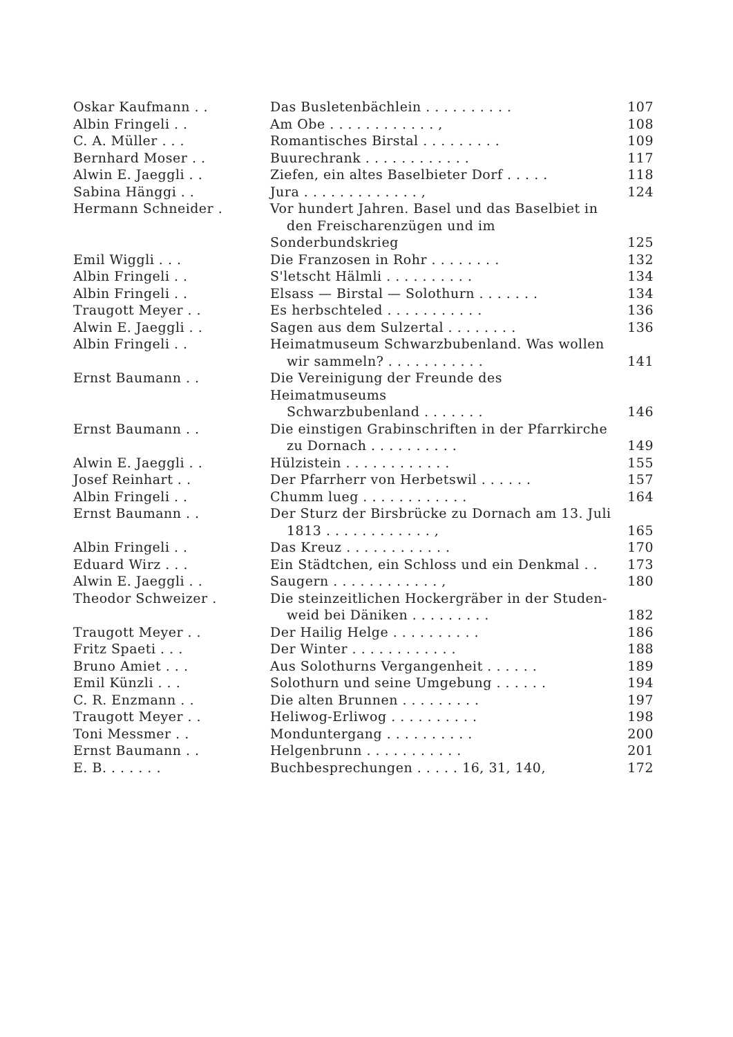| Oskar Kaufmann . . | Das Busletenbächlein . . . . . . . . . . | 107 |
| Albin Fringeli . . | Am Obe . . . . . . . . . . . . , | 108 |
| C. A. Müller . . . | Romantisches Birstal . . . . . . . . . | 109 |
| Bernhard Moser . . | Buurechrank . . . . . . . . . . . . | 117 |
| Alwin E. Jaeggli . . | Ziefen, ein altes Baselbieter Dorf . . . . . | 118 |
| Sabina Hänggi . . | Jura . . . . . . . . . . . . . , | 124 |
| Hermann Schneider . | Vor hundert Jahren. Basel und das Baselbiet in den Freischarenzügen und im Sonderbundskrieg | 125 |
| Emil Wiggli . . . | Die Franzosen in Rohr . . . . . . . . | 132 |
| Albin Fringeli . . | S'letscht Hälmli . . . . . . . . . . | 134 |
| Albin Fringeli . . | Elsass — Birstal — Solothurn . . . . . . . | 134 |
| Traugott Meyer . . | Es herbschteled . . . . . . . . . . . | 136 |
| Alwin E. Jaeggli . . | Sagen aus dem Sulzertal . . . . . . . . | 136 |
| Albin Fringeli . . | Heimatmuseum Schwarzbubenland. Was wollen wir sammeln? . . . . . . . . . . . | 141 |
| Ernst Baumann . . | Die Vereinigung der Freunde des Heimatmuseums Schwarzbubenland . . . . . . . | 146 |
| Ernst Baumann . . | Die einstigen Grabinschriften in der Pfarrkirche zu Dornach . . . . . . . . . . | 149 |
| Alwin E. Jaeggli . . | Hülzistein . . . . . . . . . . . . | 155 |
| Josef Reinhart . . | Der Pfarrherr von Herbetswil . . . . . . | 157 |
| Albin Fringeli . . | Chumm lueg . . . . . . . . . . . . | 164 |
| Ernst Baumann . . | Der Sturz der Birsbrücke zu Dornach am 13. Juli 1813 . . . . . . . . . . . . , | 165 |
| Albin Fringeli . . | Das Kreuz . . . . . . . . . . . . | 170 |
| Eduard Wirz . . . | Ein Städtchen, ein Schloss und ein Denkmal . . | 173 |
| Alwin E. Jaeggli . . | Saugern . . . . . . . . . . . . , | 180 |
| Theodor Schweizer . | Die steinzeitlichen Hockergräber in der Studen- weid bei Däniken . . . . . . . . . | 182 |
| Traugott Meyer . . | Der Hailig Helge . . . . . . . . . . | 186 |
| Fritz Spaeti . . . | Der Winter . . . . . . . . . . . . | 188 |
| Bruno Amiet . . . | Aus Solothurns Vergangenheit . . . . . . | 189 |
| Emil Künzli . . . | Solothurn und seine Umgebung . . . . . . | 194 |
| C. R. Enzmann . . | Die alten Brunnen . . . . . . . . . | 197 |
| Traugott Meyer . . | Heliwog-Erliwog . . . . . . . . . . | 198 |
| Toni Messmer . . | Monduntergang . . . . . . . . . . | 200 |
| Ernst Baumann . . | Helgenbrunn . . . . . . . . . . . | 201 |
| E. B. . . . . . . | Buchbesprechungen . . . . . 16, 31, 140, | 172 |